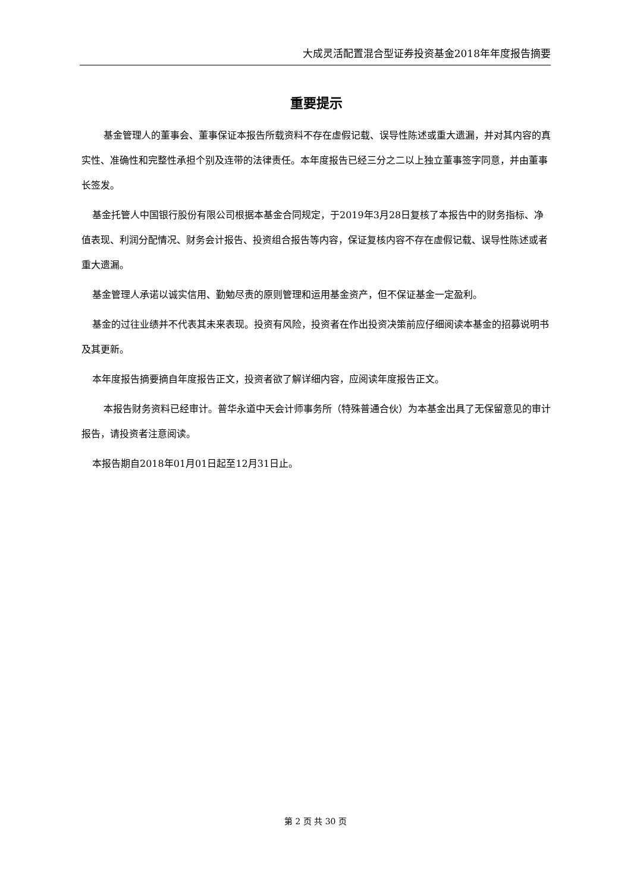大成灵活配置混合型证券投资基金2018年年度报告摘要
重要提示
基金管理人的董事会、董事保证本报告所载资料不存在虚假记载、误导性陈述或重大遗漏，并对其内容的真实性、准确性和完整性承担个别及连带的法律责任。本年度报告已经三分之二以上独立董事签字同意，并由董事长签发。
基金托管人中国银行股份有限公司根据本基金合同规定，于2019年3月28日复核了本报告中的财务指标、净值表现、利润分配情况、财务会计报告、投资组合报告等内容，保证复核内容不存在虚假记载、误导性陈述或者重大遗漏。
基金管理人承诺以诚实信用、勤勉尽责的原则管理和运用基金资产，但不保证基金一定盈利。
基金的过往业绩并不代表其未来表现。投资有风险，投资者在作出投资决策前应仔细阅读本基金的招募说明书及其更新。
本年度报告摘要摘自年度报告正文，投资者欲了解详细内容，应阅读年度报告正文。
本报告财务资料已经审计。普华永道中天会计师事务所（特殊普通合伙）为本基金出具了无保留意见的审计报告，请投资者注意阅读。
本报告期自2018年01月01日起至12月31日止。
第 2 页 共 30 页